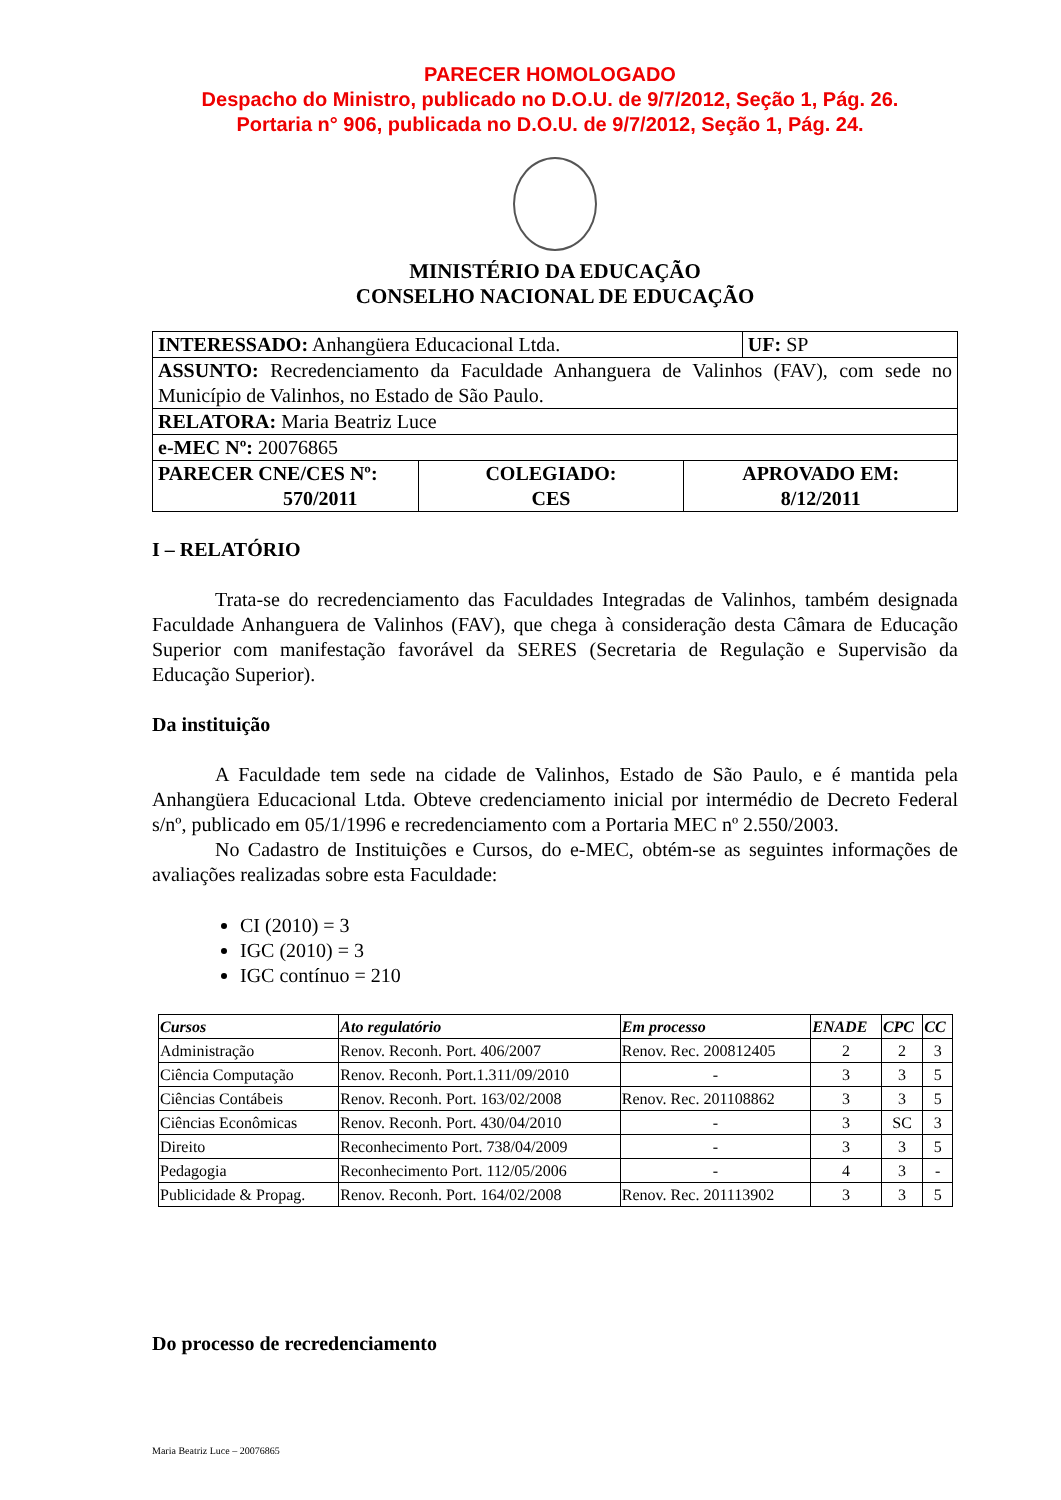PARECER HOMOLOGADO
Despacho do Ministro, publicado no D.O.U. de 9/7/2012, Seção 1, Pág. 26.
Portaria n° 906, publicada no D.O.U. de 9/7/2012, Seção 1, Pág. 24.
MINISTÉRIO DA EDUCAÇÃO
CONSELHO NACIONAL DE EDUCAÇÃO
| INTERESSADO: Anhangüera Educacional Ltda. | | | UF: SP |
| ASSUNTO: Recredenciamento da Faculdade Anhanguera de Valinhos (FAV), com sede no Município de Valinhos, no Estado de São Paulo. | | | |
| RELATORA: Maria Beatriz Luce | | | |
| e-MEC Nº: 20076865 | | | |
| PARECER CNE/CES Nº: 570/2011 | COLEGIADO: CES | APROVADO EM: 8/12/2011 | |
I – RELATÓRIO
Trata-se do recredenciamento das Faculdades Integradas de Valinhos, também designada Faculdade Anhanguera de Valinhos (FAV), que chega à consideração desta Câmara de Educação Superior com manifestação favorável da SERES (Secretaria de Regulação e Supervisão da Educação Superior).
Da instituição
A Faculdade tem sede na cidade de Valinhos, Estado de São Paulo, e é mantida pela Anhangüera Educacional Ltda. Obteve credenciamento inicial por intermédio de Decreto Federal s/nº, publicado em 05/1/1996 e recredenciamento com a Portaria MEC nº 2.550/2003.
No Cadastro de Instituições e Cursos, do e-MEC, obtém-se as seguintes informações de avaliações realizadas sobre esta Faculdade:
CI (2010) = 3
IGC (2010) = 3
IGC contínuo = 210
| Cursos | Ato regulatório | Em processo | ENADE | CPC | CC |
| --- | --- | --- | --- | --- | --- |
| Administração | Renov. Reconh. Port. 406/2007 | Renov. Rec. 200812405 | 2 | 2 | 3 |
| Ciência Computação | Renov. Reconh. Port.1.311/09/2010 | - | 3 | 3 | 5 |
| Ciências Contábeis | Renov. Reconh. Port. 163/02/2008 | Renov. Rec. 201108862 | 3 | 3 | 5 |
| Ciências Econômicas | Renov. Reconh. Port. 430/04/2010 | - | 3 | SC | 3 |
| Direito | Reconhecimento Port. 738/04/2009 | - | 3 | 3 | 5 |
| Pedagogia | Reconhecimento Port. 112/05/2006 | - | 4 | 3 | - |
| Publicidade & Propag. | Renov. Reconh. Port. 164/02/2008 | Renov. Rec. 201113902 | 3 | 3 | 5 |
Do processo de recredenciamento
Maria Beatriz Luce – 20076865